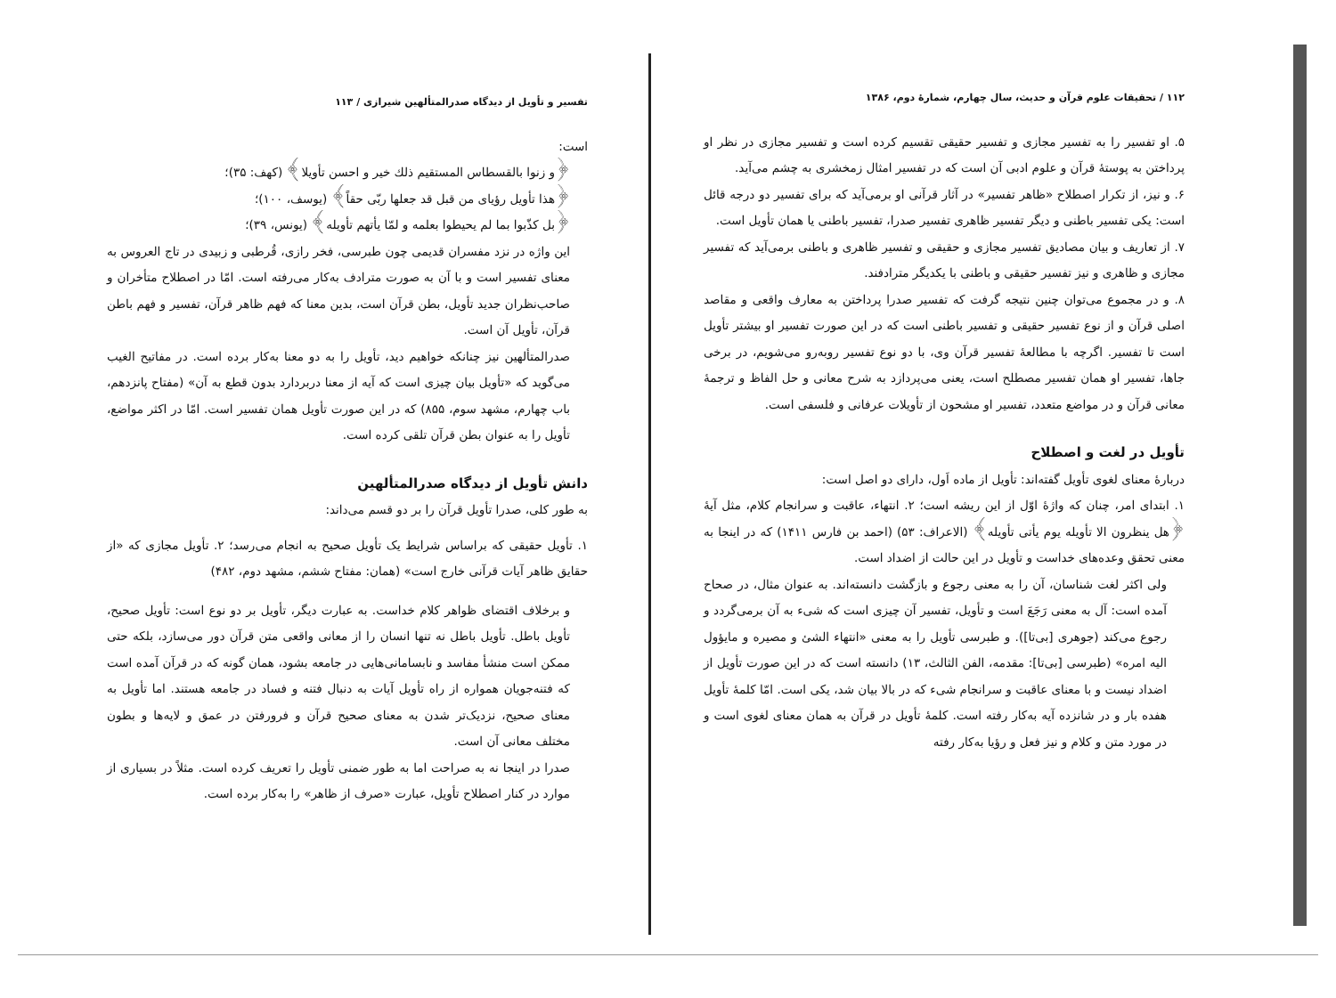۱۱۲ / تحقیقات علوم قرآن و حدیث، سال چهارم، شمارهٔ دوم، ۱۳۸۶
۵. او تفسیر را به تفسیر مجازی و تفسیر حقیقی تقسیم کرده است و تفسیر مجازی در نظر او پرداختن به پوستهٔ قرآن و علوم ادبی آن است که در تفسیر امثال زمخشری به چشم می‌آید.
۶. و نیز، از تکرار اصطلاح «ظاهر تفسیر» در آثار قرآنی او برمی‌آید که برای تفسیر دو درجه قائل است: یکی تفسیر باطنی و دیگر تفسیر ظاهری تفسیر صدرا، تفسیر باطنی یا همان تأویل است.
۷. از تعاریف و بیان مصادیق تفسیر مجازی و حقیقی و تفسیر ظاهری و باطنی برمی‌آید که تفسیر مجازی و ظاهری و نیز تفسیر حقیقی و باطنی با یکدیگر مترادفند.
۸. و در مجموع می‌توان چنین نتیجه گرفت که تفسیر صدرا پرداختن به معارف واقعی و مقاصد اصلی قرآن و از نوع تفسیر حقیقی و تفسیر باطنی است که در این صورت تفسیر او بیشتر تأویل است تا تفسیر. اگرچه با مطالعهٔ تفسیر قرآن وی، با دو نوع تفسیر روبه‌رو می‌شویم، در برخی جاها، تفسیر او همان تفسیر مصطلح است، یعنی می‌پردازد به شرح معانی و حل الفاظ و ترجمهٔ معانی قرآن و در مواضع متعدد، تفسیر او مشحون از تأویلات عرفانی و فلسفی است.
تأویل در لغت و اصطلاح
دربارهٔ معنای لغوی تأویل گفته‌اند: تأویل از ماده اَول، دارای دو اصل است:
۱. ابتدای امر، چنان که واژهٔ اوّل از این ریشه است؛ ۲. انتهاء، عاقبت و سرانجام کلام، مثل آیهٔ ﴿هل ینظرون الا تأویله یوم یأتی تأویله﴾ (الاعراف: ۵۳) (احمد بن فارس ۱۴۱۱) که در اینجا به معنی تحقق وعده‌های خداست و تأویل در این حالت از اضداد است.
ولی اکثر لغت شناسان، آن را به معنی رجوع و بازگشت دانسته‌اند. به عنوان مثال، در صحاح آمده است: آل به معنی رَجَعَ است و تأویل، تفسیر آن چیزی است که شیء به آن برمی‌گردد و رجوع می‌کند (جوهری [بی‌تا]). و طبرسی تأویل را به معنی «انتهاء الشئ و مصیره و مایؤول الیه امره» (طبرسی [بی‌تا]: مقدمه، الفن الثالث، ۱۳) دانسته است که در این صورت تأویل از اضداد نیست و با معنای عاقبت و سرانجام شیء که در بالا بیان شد، یکی است. امّا کلمهٔ تأویل هفده بار و در شانزده آیه به‌کار رفته است. کلمهٔ تأویل در قرآن به همان معنای لغوی است و در مورد متن و کلام و نیز فعل و رؤیا به‌کار رفته
تفسیر و تأویل از دیدگاه صدرالمتألهین شیرازی / ۱۱۳
است:
﴿و زنوا بالقسطاس المستقیم ذلك خیر و احسن تأویلا﴾ (کهف: ۳۵)؛
﴿هذا تأویل رؤیای من قبل قد جعلها ربّی حقاً﴾ (یوسف، ۱۰۰)؛
﴿بل کذّبوا بما لم یحیطوا بعلمه و لمّا یأتهم تأویله﴾ (یونس، ۳۹)؛
این واژه در نزد مفسران قدیمی چون طبرسی، فخر رازی، قُرطبی و زبیدی در تاج العروس به معنای تفسیر است و با آن به صورت مترادف به‌کار می‌رفته است. امّا در اصطلاح متأخران و صاحب‌نظران جدید تأویل، بطن قرآن است، بدین معنا که فهم ظاهر قرآن، تفسیر و فهم باطن قرآن، تأویل آن است.
صدرالمتألهین نیز چنانکه خواهیم دید، تأویل را به دو معنا به‌کار برده است. در مفاتیح الغیب می‌گوید که «تأویل بیان چیزی است که آیه از معنا دربردارد بدون قطع به آن» (مفتاح پانزدهم، باب چهارم، مشهد سوم، ۸۵۵) که در این صورت تأویل همان تفسیر است. امّا در اکثر مواضع، تأویل را به عنوان بطن قرآن تلقی کرده است.
دانش تأویل از دیدگاه صدرالمتألهین
به طور کلی، صدرا تأویل قرآن را بر دو قسم می‌داند:
۱. تأویل حقیقی که براساس شرایط یک تأویل صحیح به انجام می‌رسد؛ ۲. تأویل مجازی که «از حقایق ظاهر آیات قرآنی خارج است» (همان: مفتاح ششم، مشهد دوم، ۴۸۲)
و برخلاف اقتضای ظواهر کلام خداست. به عبارت دیگر، تأویل بر دو نوع است: تأویل صحیح، تأویل باطل. تأویل باطل نه تنها انسان را از معانی واقعی متن قرآن دور می‌سازد، بلکه حتی ممکن است منشأ مفاسد و نابسامانی‌هایی در جامعه بشود، همان گونه که در قرآن آمده است که فتنه‌جویان همواره از راه تأویل آیات به دنبال فتنه و فساد در جامعه هستند. اما تأویل به معنای صحیح، نزدیک‌تر شدن به معنای صحیح قرآن و فرورفتن در عمق و لایه‌ها و بطون مختلف معانی آن است.
صدرا در اینجا نه به صراحت اما به طور ضمنی تأویل را تعریف کرده است. مثلاً در بسیاری از موارد در کنار اصطلاح تأویل، عبارت «صرف از ظاهر» را به‌کار برده است.